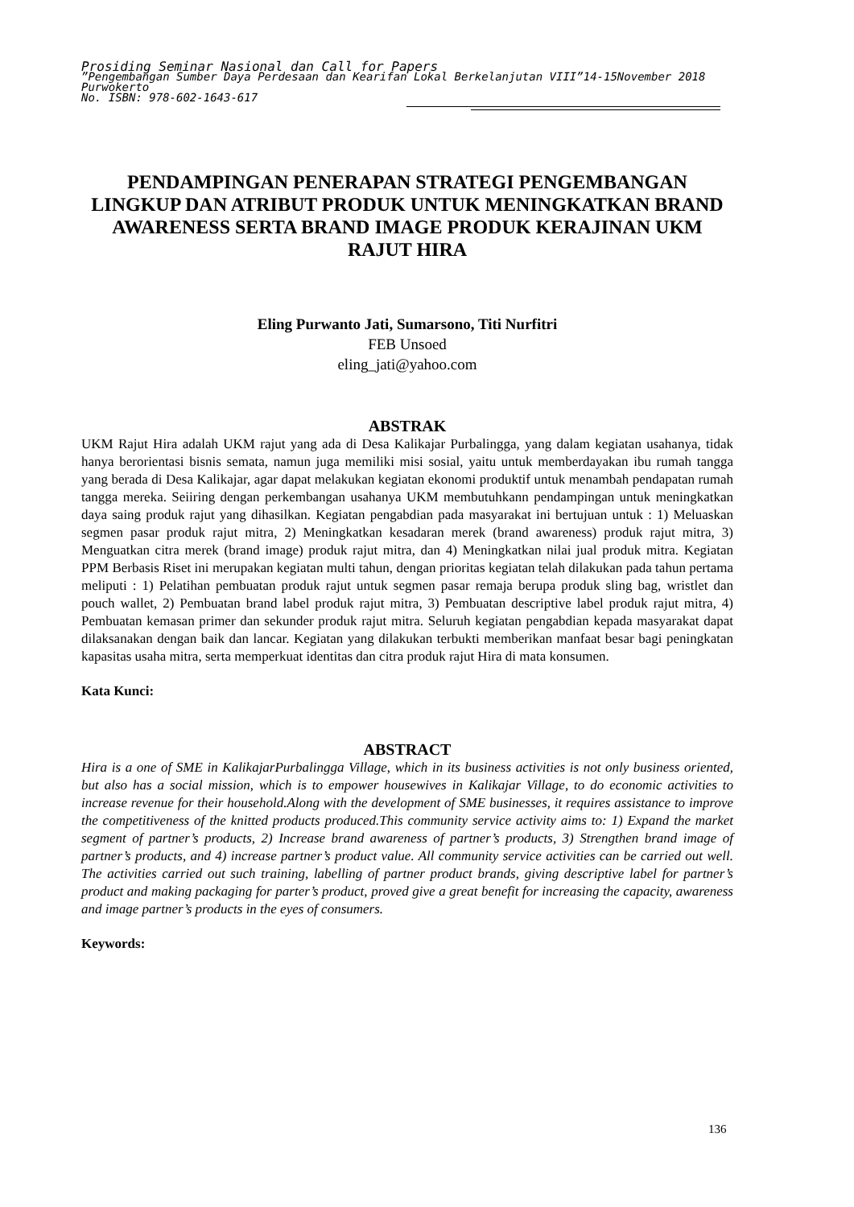Prosiding Seminar Nasional dan Call for Papers
”Pengembangan Sumber Daya Perdesaan dan Kearifan Lokal Berkelanjutan VIII”14-15November 2018
Purwokerto
No. ISBN: 978-602-1643-617
PENDAMPINGAN PENERAPAN STRATEGI PENGEMBANGAN LINGKUP DAN ATRIBUT PRODUK UNTUK MENINGKATKAN BRAND AWARENESS SERTA BRAND IMAGE PRODUK KERAJINAN UKM RAJUT HIRA
Eling Purwanto Jati, Sumarsono, Titi Nurfitri
FEB Unsoed
eling_jati@yahoo.com
ABSTRAK
UKM Rajut Hira adalah UKM rajut yang ada di Desa Kalikajar Purbalingga, yang dalam kegiatan usahanya, tidak hanya berorientasi bisnis semata, namun juga memiliki misi sosial, yaitu untuk memberdayakan ibu rumah tangga yang berada di Desa Kalikajar, agar dapat melakukan kegiatan ekonomi produktif untuk menambah pendapatan rumah tangga mereka. Seiiring dengan perkembangan usahanya UKM membutuhkann pendampingan untuk meningkatkan daya saing produk rajut yang dihasilkan. Kegiatan pengabdian pada masyarakat ini bertujuan untuk : 1) Meluaskan segmen pasar produk rajut mitra, 2) Meningkatkan kesadaran merek (brand awareness) produk rajut mitra, 3) Menguatkan citra merek (brand image) produk rajut mitra, dan 4) Meningkatkan nilai jual produk mitra. Kegiatan PPM Berbasis Riset ini merupakan kegiatan multi tahun, dengan prioritas kegiatan telah dilakukan pada tahun pertama meliputi : 1) Pelatihan pembuatan produk rajut untuk segmen pasar remaja berupa produk sling bag, wristlet dan pouch wallet, 2) Pembuatan brand label produk rajut mitra, 3) Pembuatan descriptive label produk rajut mitra, 4) Pembuatan kemasan primer dan sekunder produk rajut mitra. Seluruh kegiatan pengabdian kepada masyarakat dapat dilaksanakan dengan baik dan lancar. Kegiatan yang dilakukan terbukti memberikan manfaat besar bagi peningkatan kapasitas usaha mitra, serta memperkuat identitas dan citra produk rajut Hira di mata konsumen.
Kata Kunci:
ABSTRACT
Hira is a one of SME in KalikajarPurbalingga Village, which in its business activities is not only business oriented, but also has a social mission, which is to empower housewives in Kalikajar Village, to do economic activities to increase revenue for their household.Along with the development of SME businesses, it requires assistance to improve the competitiveness of the knitted products produced.This community service activity aims to: 1) Expand the market segment of partner’s products, 2) Increase brand awareness of partner’s products, 3) Strengthen brand image of partner’s products, and 4) increase partner’s product value. All community service activities can be carried out well. The activities carried out such training, labelling of partner product brands, giving descriptive label for partner’s product and making packaging for parter’s product, proved give a great benefit for increasing the capacity, awareness and image partner’s products in the eyes of consumers.
Keywords:
136